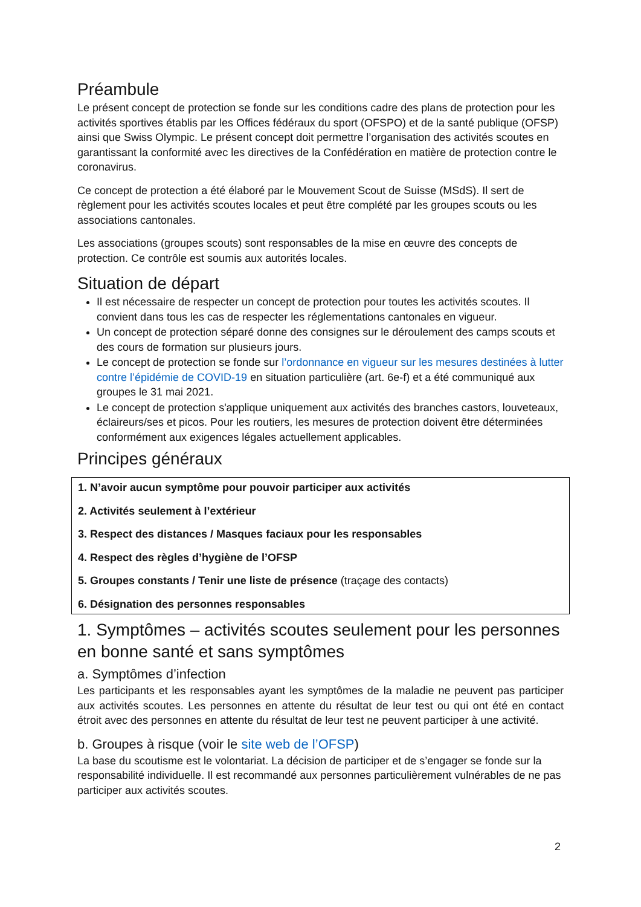Préambule
Le présent concept de protection se fonde sur les conditions cadre des plans de protection pour les activités sportives établis par les Offices fédéraux du sport (OFSPO) et de la santé publique (OFSP) ainsi que Swiss Olympic. Le présent concept doit permettre l’organisation des activités scoutes en garantissant la conformité avec les directives de la Confédération en matière de protection contre le coronavirus.
Ce concept de protection a été élaboré par le Mouvement Scout de Suisse (MSdS). Il sert de règlement pour les activités scoutes locales et peut être complété par les groupes scouts ou les associations cantonales.
Les associations (groupes scouts) sont responsables de la mise en œuvre des concepts de protection. Ce contrôle est soumis aux autorités locales.
Situation de départ
Il est nécessaire de respecter un concept de protection pour toutes les activités scoutes. Il convient dans tous les cas de respecter les réglementations cantonales en vigueur.
Un concept de protection séparé donne des consignes sur le déroulement des camps scouts et des cours de formation sur plusieurs jours.
Le concept de protection se fonde sur l’ordonnance en vigueur sur les mesures destinées à lutter contre l’épidémie de COVID-19 en situation particulière (art. 6e-f) et a été communiqué aux groupes le 31 mai 2021.
Le concept de protection s'applique uniquement aux activités des branches castors, louveteaux, éclaireurs/ses et picos. Pour les routiers, les mesures de protection doivent être déterminées conformément aux exigences légales actuellement applicables.
Principes généraux
1. N’avoir aucun symptôme pour pouvoir participer aux activités
2. Activités seulement à l’extérieur
3. Respect des distances / Masques faciaux pour les responsables
4. Respect des règles d’hygiène de l’OFSP
5. Groupes constants / Tenir une liste de présence (traçage des contacts)
6. Désignation des personnes responsables
1. Symptômes – activités scoutes seulement pour les personnes en bonne santé et sans symptômes
a. Symptômes d’infection
Les participants et les responsables ayant les symptômes de la maladie ne peuvent pas participer aux activités scoutes. Les personnes en attente du résultat de leur test ou qui ont été en contact étroit avec des personnes en attente du résultat de leur test ne peuvent participer à une activité.
b. Groupes à risque (voir le site web de l’OFSP)
La base du scoutisme est le volontariat. La décision de participer et de s’engager se fonde sur la responsabilité individuelle. Il est recommandé aux personnes particulièrement vulnérables de ne pas participer aux activités scoutes.
2